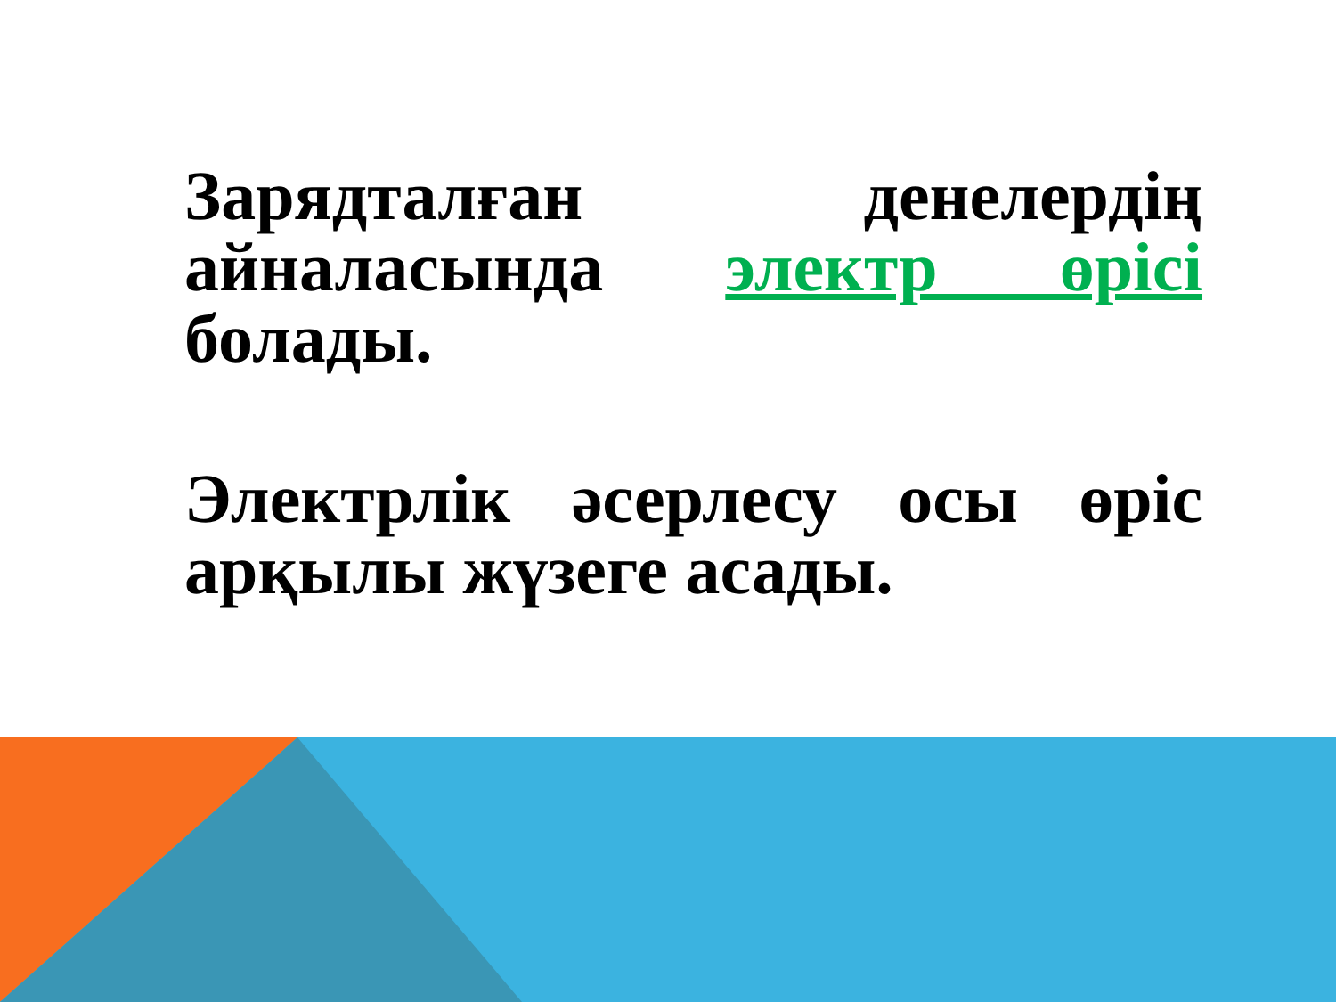Зарядталған денелердің айналасында электр өрісі болады.
Электрлік әсерлесу осы өріс арқылы жүзеге асады.